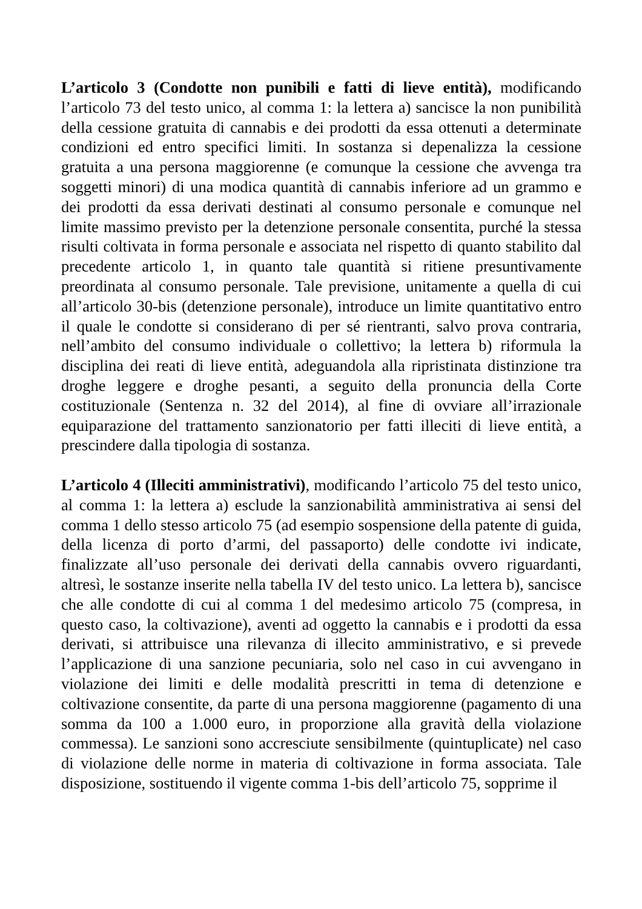L’articolo 3 (Condotte non punibili e fatti di lieve entità), modificando l’articolo 73 del testo unico, al comma 1: la lettera a) sancisce la non punibilità della cessione gratuita di cannabis e dei prodotti da essa ottenuti a determinate condizioni ed entro specifici limiti. In sostanza si depenalizza la cessione gratuita a una persona maggiorenne (e comunque la cessione che avvenga tra soggetti minori) di una modica quantità di cannabis inferiore ad un grammo e dei prodotti da essa derivati destinati al consumo personale e comunque nel limite massimo previsto per la detenzione personale consentita, purché la stessa risulti coltivata in forma personale e associata nel rispetto di quanto stabilito dal precedente articolo 1, in quanto tale quantità si ritiene presuntivamente preordinata al consumo personale. Tale previsione, unitamente a quella di cui all’articolo 30-bis (detenzione personale), introduce un limite quantitativo entro il quale le condotte si considerano di per sé rientranti, salvo prova contraria, nell’ambito del consumo individuale o collettivo; la lettera b) riformula la disciplina dei reati di lieve entità, adeguandola alla ripristinata distinzione tra droghe leggere e droghe pesanti, a seguito della pronuncia della Corte costituzionale (Sentenza n. 32 del 2014), al fine di ovviare all’irrazionale equiparazione del trattamento sanzionatorio per fatti illeciti di lieve entità, a prescindere dalla tipologia di sostanza.
L’articolo 4 (Illeciti amministrativi), modificando l’articolo 75 del testo unico, al comma 1: la lettera a) esclude la sanzionabilità amministrativa ai sensi del comma 1 dello stesso articolo 75 (ad esempio sospensione della patente di guida, della licenza di porto d’armi, del passaporto) delle condotte ivi indicate, finalizzate all’uso personale dei derivati della cannabis ovvero riguardanti, altresì, le sostanze inserite nella tabella IV del testo unico. La lettera b), sancisce che alle condotte di cui al comma 1 del medesimo articolo 75 (compresa, in questo caso, la coltivazione), aventi ad oggetto la cannabis e i prodotti da essa derivati, si attribuisce una rilevanza di illecito amministrativo, e si prevede l’applicazione di una sanzione pecuniaria, solo nel caso in cui avvengano in violazione dei limiti e delle modalità prescritti in tema di detenzione e coltivazione consentite, da parte di una persona maggiorenne (pagamento di una somma da 100 a 1.000 euro, in proporzione alla gravità della violazione commessa). Le sanzioni sono accresciute sensibilmente (quintuplicate) nel caso di violazione delle norme in materia di coltivazione in forma associata. Tale disposizione, sostituendo il vigente comma 1-bis dell’articolo 75, sopprime il